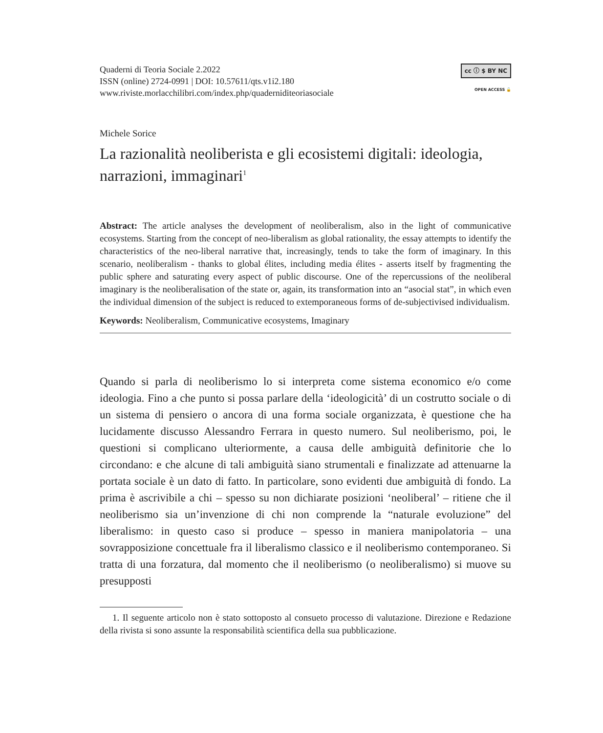Quaderni di Teoria Sociale 2.2022
ISSN (online) 2724-0991 | DOI: 10.57611/qts.v1i2.180
www.riviste.morlacchilibri.com/index.php/quaderniditeoriasociale
cc ⓘ $ BY NC
OPEN ACCESS 🔓
Michele Sorice
La razionalità neoliberista e gli ecosistemi digitali: ideologia, narrazioni, immaginari<sup>1</sup>
Abstract: The article analyses the development of neoliberalism, also in the light of communicative ecosystems. Starting from the concept of neo-liberalism as global rationality, the essay attempts to identify the characteristics of the neo-liberal narrative that, increasingly, tends to take the form of imaginary. In this scenario, neoliberalism - thanks to global élites, including media élites - asserts itself by fragmenting the public sphere and saturating every aspect of public discourse. One of the repercussions of the neoliberal imaginary is the neoliberalisation of the state or, again, its transformation into an “asocial stat”, in which even the individual dimension of the subject is reduced to extemporaneous forms of de-subjectivised individualism.
Keywords: Neoliberalism, Communicative ecosystems, Imaginary
Quando si parla di neoliberismo lo si interpreta come sistema economico e/o come ideologia. Fino a che punto si possa parlare della ‘ideologicità’ di un costrutto sociale o di un sistema di pensiero o ancora di una forma sociale organizzata, è questione che ha lucidamente discusso Alessandro Ferrara in questo numero. Sul neoliberismo, poi, le questioni si complicano ulteriormente, a causa delle ambiguità definitorie che lo circondano: e che alcune di tali ambiguità siano strumentali e finalizzate ad attenuarne la portata sociale è un dato di fatto. In particolare, sono evidenti due ambiguità di fondo. La prima è ascrivibile a chi – spesso su non dichiarate posizioni ‘neoliberal’ – ritiene che il neoliberismo sia un’invenzione di chi non comprende la “naturale evoluzione” del liberalismo: in questo caso si produce – spesso in maniera manipolatoria – una sovrapposizione concettuale fra il liberalismo classico e il neoliberismo contemporaneo. Si tratta di una forzatura, dal momento che il neoliberismo (o neoliberalismo) si muove su presupposti
1. Il seguente articolo non è stato sottoposto al consueto processo di valutazione. Direzione e Redazione della rivista si sono assunte la responsabilità scientifica della sua pubblicazione.